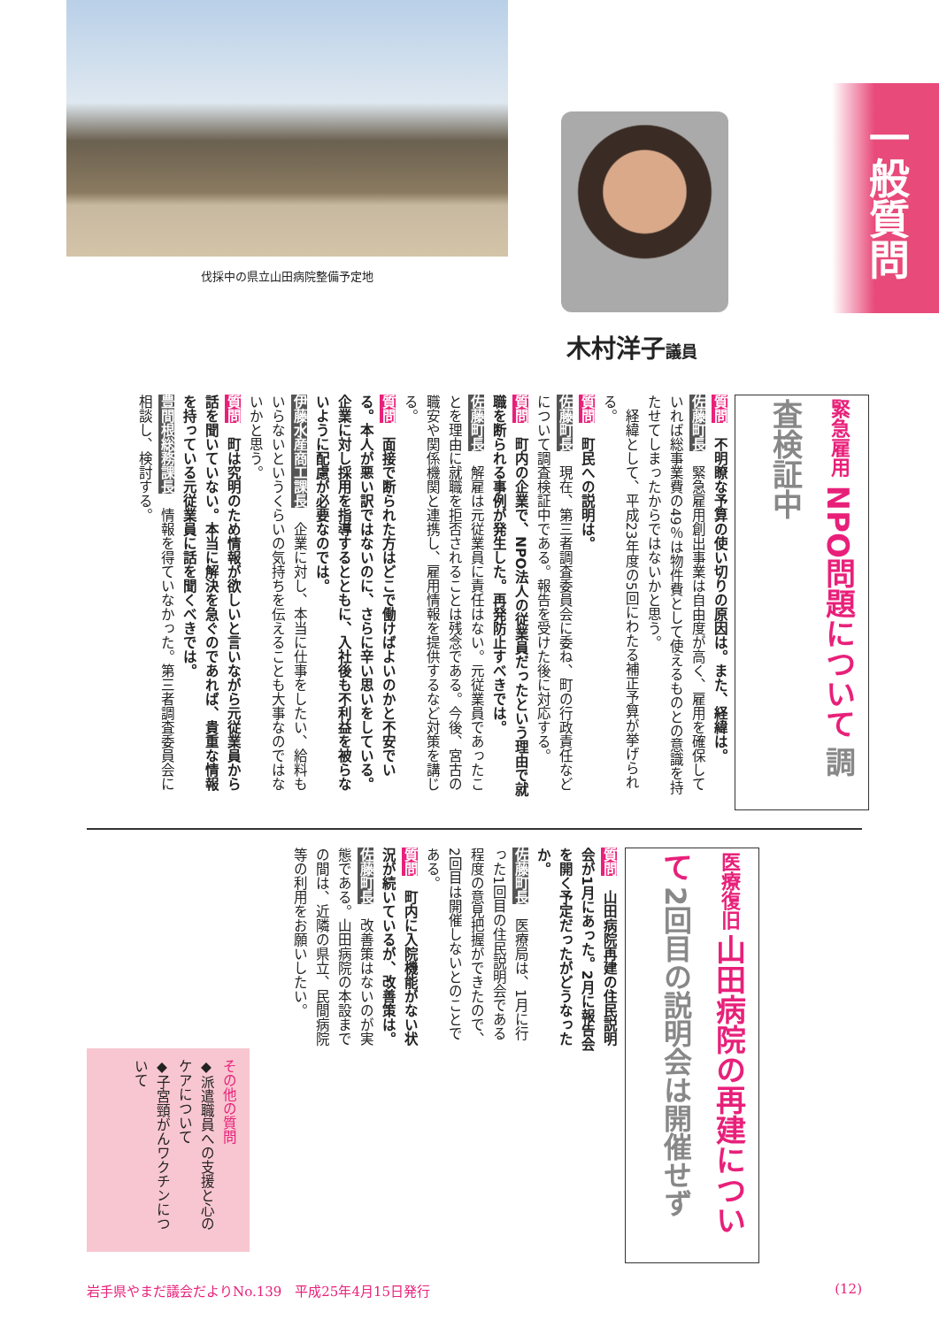一般質問
伐採中の県立山田病院整備予定地
木村洋子議員
緊急雇用 NPO問題について 調査検証中
質問　不明瞭な予算の使い切りの原因は。また、経緯は。
佐藤町長　緊急雇用創出事業は自由度が高く、雇用を確保していれば総事業費の49％は物件費として使えるものとの意識を持たせてしまったからではないかと思う。
　経緯として、平成23年度の5回にわたる補正予算が挙げられる。
質問　町民への説明は。
佐藤町長　現在、第三者調査委員会に委ね、町の行政責任などについて調査検証中である。報告を受けた後に対応する。
質問　町内の企業で、NPO法人の従業員だったという理由で就職を断られる事例が発生した。再発防止すべきでは。
佐藤町長　解雇は元従業員に責任はない。元従業員であったことを理由に就職を拒否されることは残念である。今後、宮古の職安や関係機関と連携し、雇用情報を提供するなど対策を講じる。
質問　面接で断られた方はどこで働けばよいのかと不安でいる。本人が悪い訳ではないのに、さらに辛い思いをしている。企業に対し採用を指導するとともに、入社後も不利益を被らないように配慮が必要なのでは。
伊藤水産商工課長　企業に対し、本当に仕事をしたい、給料もいらないというくらいの気持ちを伝えることも大事なのではないかと思う。
質問　町は究明のため情報が欲しいと言いながら元従業員から話を聞いていない。本当に解決を急ぐのであれば、貴重な情報を持っている元従業員に話を聞くべきでは。
豊間根総務課長　情報を得ていなかった。第三者調査委員会に相談し、検討する。
医療復旧 山田病院の再建について 2回目の説明会は開催せず
質問　山田病院再建の住民説明会が1月にあった。2月に報告会を開く予定だったがどうなったか。
佐藤町長　医療局は、1月に行った1回目の住民説明会である程度の意見把握ができたので、2回目は開催しないとのことである。
質問　町内に入院機能がない状況が続いているが、改善策は。
佐藤町長　改善策はないのが実態である。山田病院の本設までの間は、近隣の県立、民間病院等の利用をお願いしたい。
その他の質問
◆派遣職員への支援と心のケアについて
◆子宮頸がんワクチンについて
岩手県やまだ議会だよりNo.139　平成25年4月15日発行 (12)